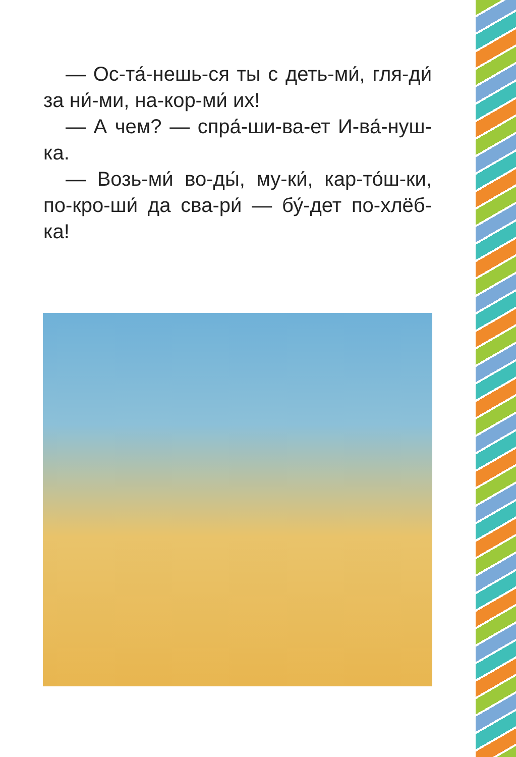— Ос-та́-нешь-ся ты с деть-ми́, гля-ди́ за ни́-ми, на-кор-ми́ их!
— А чем? — спра́-ши-ва-ет И-ва́-нуш-ка.
— Возь-ми́ во-ды́, му-ки́, кар-то́ш-ки, по-кро-ши́ да сва-ри́ — бу́-дет по-хлёб-ка!